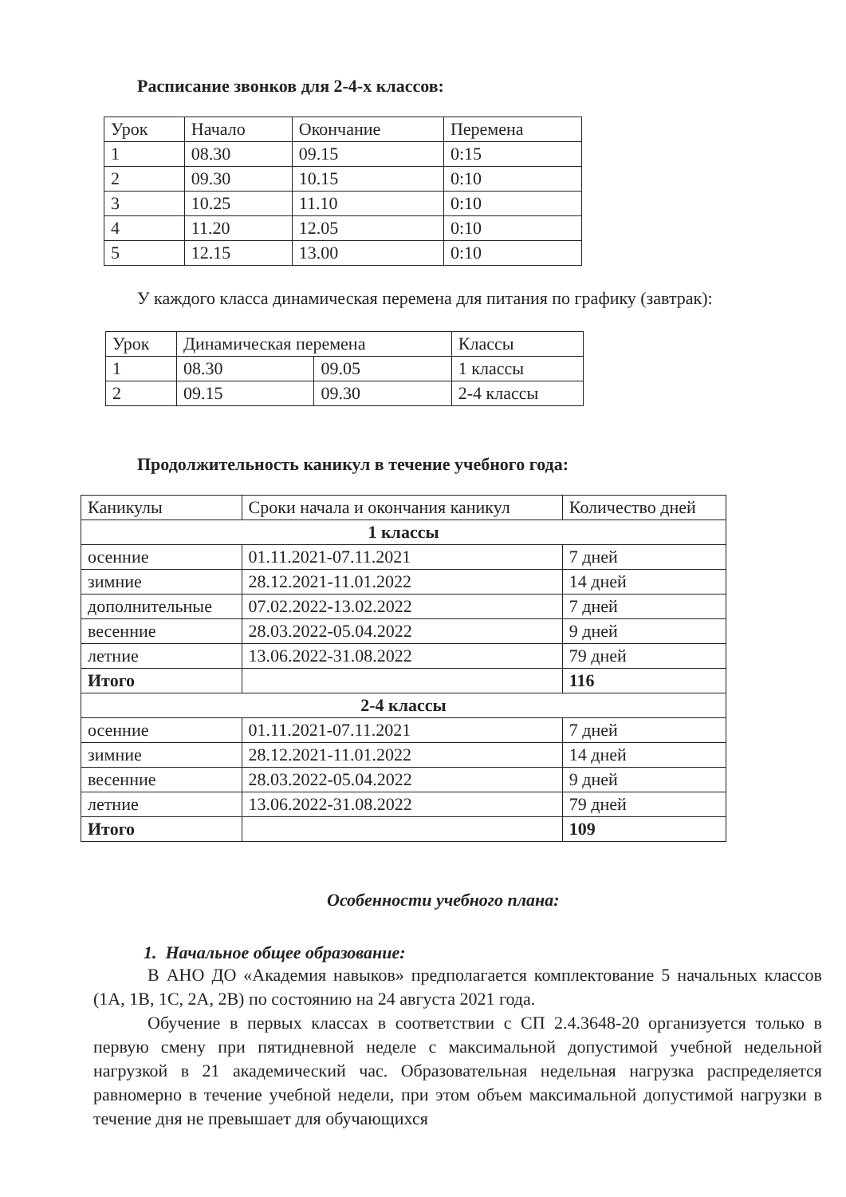Расписание звонков для 2-4-х классов:
| Урок | Начало | Окончание | Перемена |
| 1 | 08.30 | 09.15 | 0:15 |
| 2 | 09.30 | 10.15 | 0:10 |
| 3 | 10.25 | 11.10 | 0:10 |
| 4 | 11.20 | 12.05 | 0:10 |
| 5 | 12.15 | 13.00 | 0:10 |
У каждого класса динамическая перемена для питания по графику (завтрак):
| Урок | Динамическая перемена | | Классы |
| 1 | 08.30 | 09.05 | 1 классы |
| 2 | 09.15 | 09.30 | 2-4 классы |
Продолжительность каникул в течение учебного года:
| Каникулы | Сроки начала и окончания каникул | Количество дней |
| 1 классы | | |
| осенние | 01.11.2021-07.11.2021 | 7 дней |
| зимние | 28.12.2021-11.01.2022 | 14 дней |
| дополнительные | 07.02.2022-13.02.2022 | 7 дней |
| весенние | 28.03.2022-05.04.2022 | 9 дней |
| летние | 13.06.2022-31.08.2022 | 79 дней |
| Итого | | 116 |
| 2-4 классы | | |
| осенние | 01.11.2021-07.11.2021 | 7 дней |
| зимние | 28.12.2021-11.01.2022 | 14 дней |
| весенние | 28.03.2022-05.04.2022 | 9 дней |
| летние | 13.06.2022-31.08.2022 | 79 дней |
| Итого | | 109 |
Особенности учебного плана:
1. Начальное общее образование:
В АНО ДО «Академия навыков» предполагается комплектование 5 начальных классов (1А, 1В, 1С, 2А, 2В) по состоянию на 24 августа 2021 года.
Обучение в первых классах в соответствии с СП 2.4.3648-20 организуется только в первую смену при пятидневной неделе с максимальной допустимой учебной недельной нагрузкой в 21 академический час. Образовательная недельная нагрузка распределяется равномерно в течение учебной недели, при этом объем максимальной допустимой нагрузки в течение дня не превышает для обучающихся